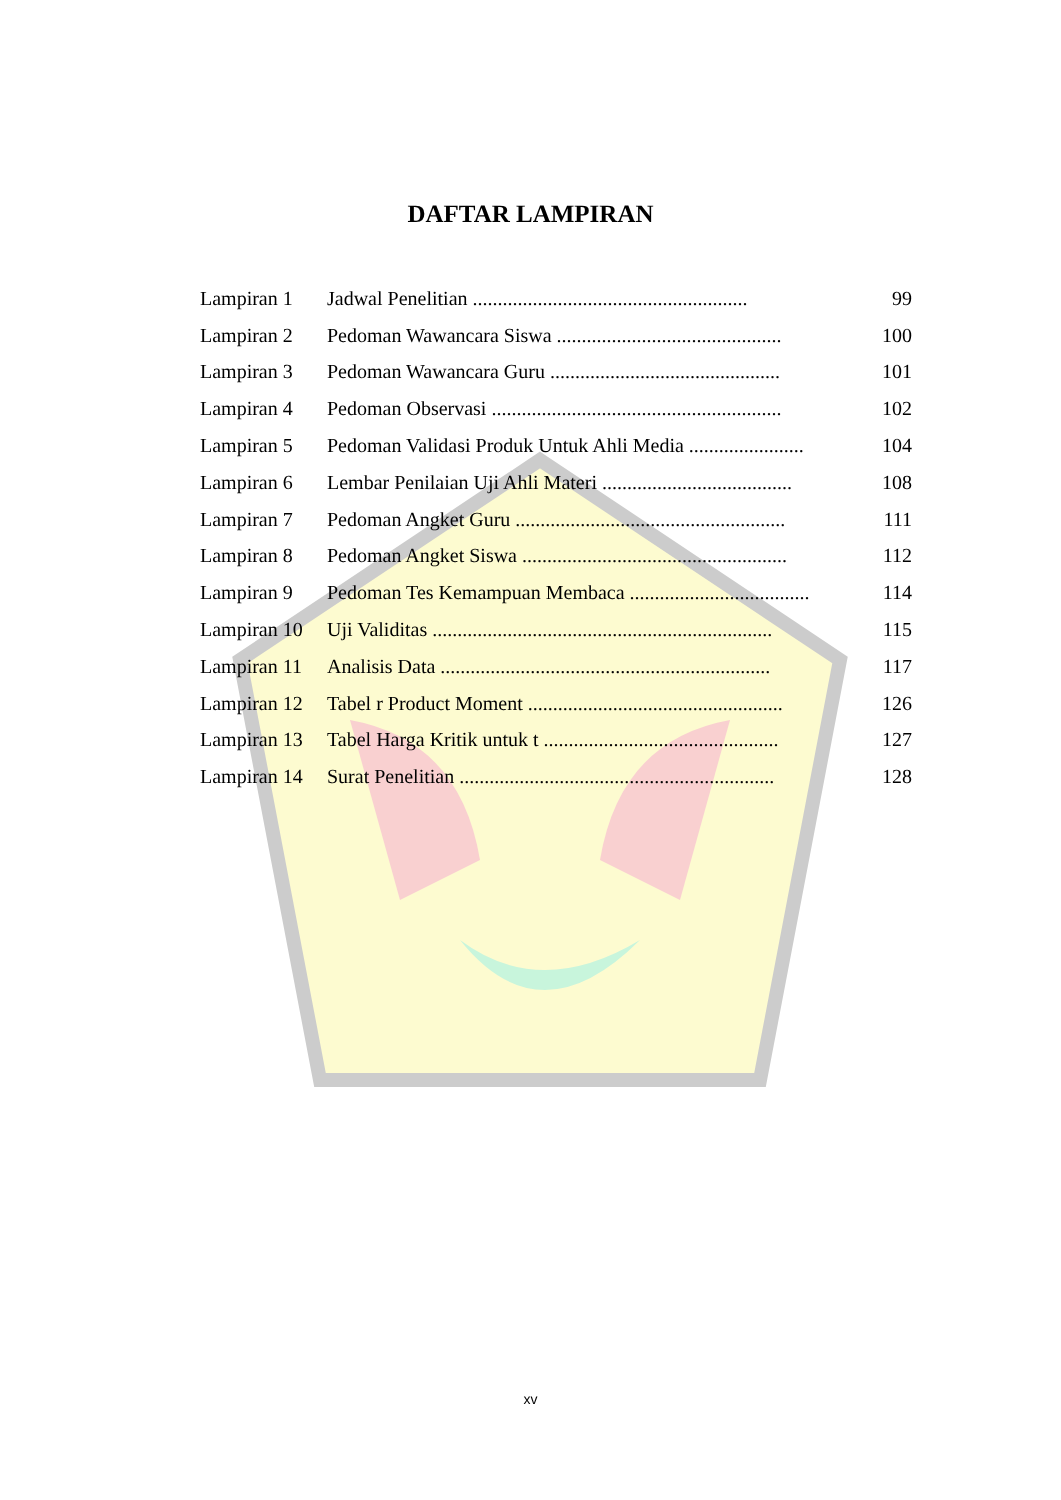DAFTAR LAMPIRAN
| Lampiran 1 | Jadwal Penelitian ....................................................... | 99 |
| Lampiran 2 | Pedoman Wawancara Siswa ............................................. | 100 |
| Lampiran 3 | Pedoman Wawancara Guru .............................................. | 101 |
| Lampiran 4 | Pedoman Observasi .......................................................... | 102 |
| Lampiran 5 | Pedoman Validasi Produk Untuk Ahli Media ....................... | 104 |
| Lampiran 6 | Lembar Penilaian Uji Ahli Materi ...................................... | 108 |
| Lampiran 7 | Pedoman Angket Guru ...................................................... | 111 |
| Lampiran 8 | Pedoman Angket Siswa ..................................................... | 112 |
| Lampiran 9 | Pedoman Tes Kemampuan Membaca .................................... | 114 |
| Lampiran 10 | Uji Validitas .................................................................... | 115 |
| Lampiran 11 | Analisis Data .................................................................. | 117 |
| Lampiran 12 | Tabel r Product Moment ................................................... | 126 |
| Lampiran 13 | Tabel Harga Kritik untuk t ............................................... | 127 |
| Lampiran 14 | Surat Penelitian ............................................................... | 128 |
xv